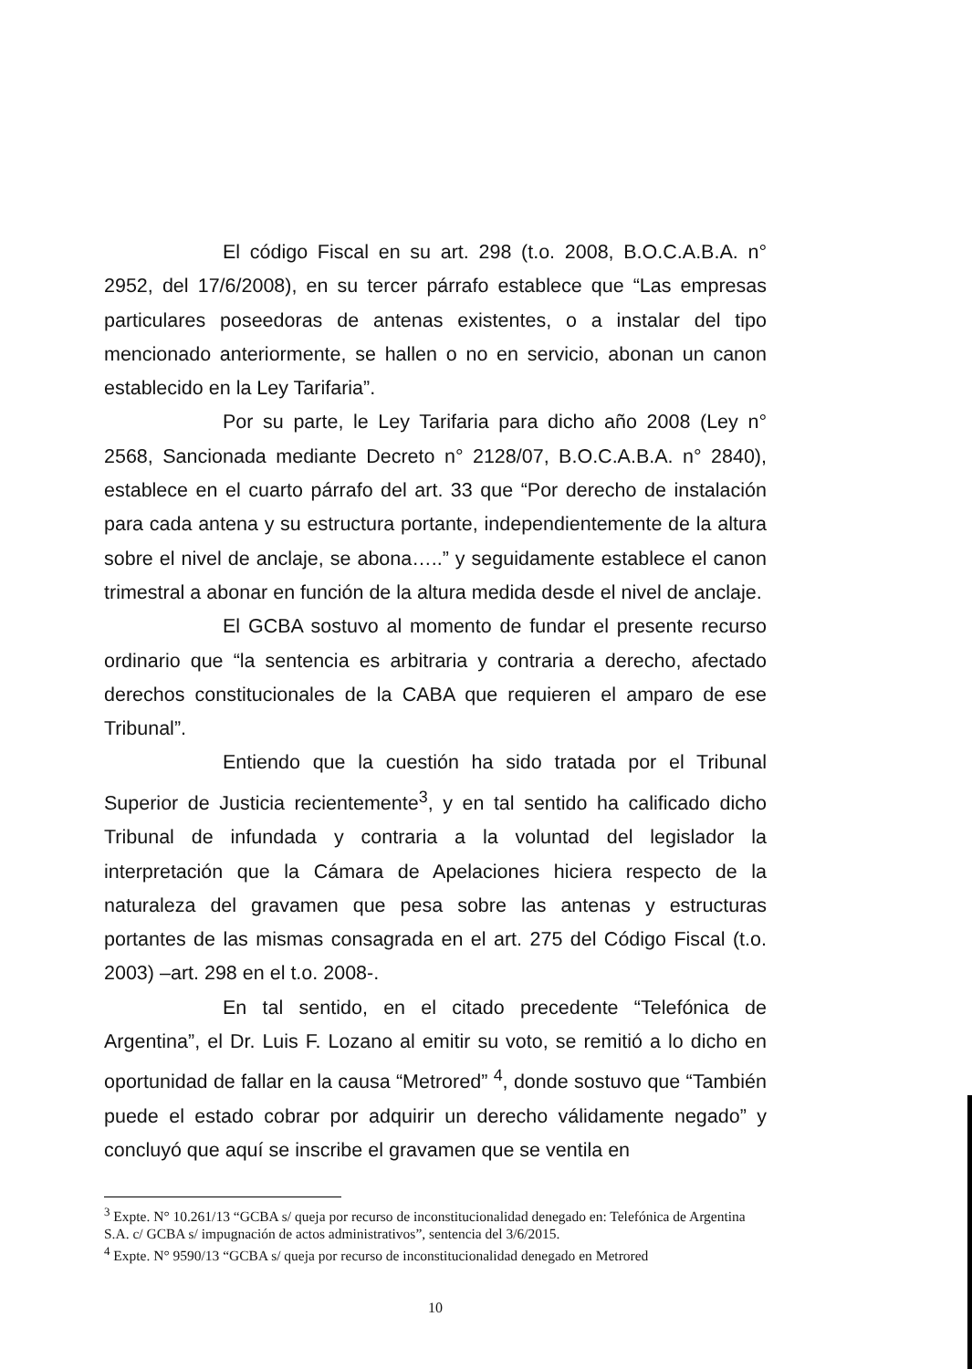El código Fiscal en su art. 298 (t.o. 2008, B.O.C.A.B.A. n° 2952, del 17/6/2008), en su tercer párrafo establece que “Las empresas particulares poseedoras de antenas existentes, o a instalar del tipo mencionado anteriormente, se hallen o no en servicio, abonan un canon establecido en la Ley Tarifaria”.
Por su parte, le Ley Tarifaria para dicho año 2008 (Ley n° 2568, Sancionada mediante Decreto n° 2128/07, B.O.C.A.B.A. n° 2840), establece en el cuarto párrafo del art. 33 que “Por derecho de instalación para cada antena y su estructura portante, independientemente de la altura sobre el nivel de anclaje, se abona…..” y seguidamente establece el canon trimestral a abonar en función de la altura medida desde el nivel de anclaje.
El GCBA sostuvo al momento de fundar el presente recurso ordinario que “la sentencia es arbitraria y contraria a derecho, afectado derechos constitucionales de la CABA que requieren el amparo de ese Tribunal”.
Entiendo que la cuestión ha sido tratada por el Tribunal Superior de Justicia recientemente<sup>3</sup>, y en tal sentido ha calificado dicho Tribunal de infundada y contraria a la voluntad del legislador la interpretación que la Cámara de Apelaciones hiciera respecto de la naturaleza del gravamen que pesa sobre las antenas y estructuras portantes de las mismas consagrada en el art. 275 del Código Fiscal (t.o. 2003) –art. 298 en el t.o. 2008-.
En tal sentido, en el citado precedente “Telefónica de Argentina”, el Dr. Luis F. Lozano al emitir su voto, se remitió a lo dicho en oportunidad de fallar en la causa “Metrored” <sup>4</sup>, donde sostuvo que “También puede el estado cobrar por adquirir un derecho válidamente negado” y concluyó que aquí se inscribe el gravamen que se ventila en
<sup>3</sup> Expte. N° 10.261/13 “GCBA s/ queja por recurso de inconstitucionalidad denegado en: Telefónica de Argentina S.A. c/ GCBA s/ impugnación de actos administrativos”, sentencia del 3/6/2015.
<sup>4</sup> Expte. N° 9590/13 “GCBA s/ queja por recurso de inconstitucionalidad denegado en Metrored
10